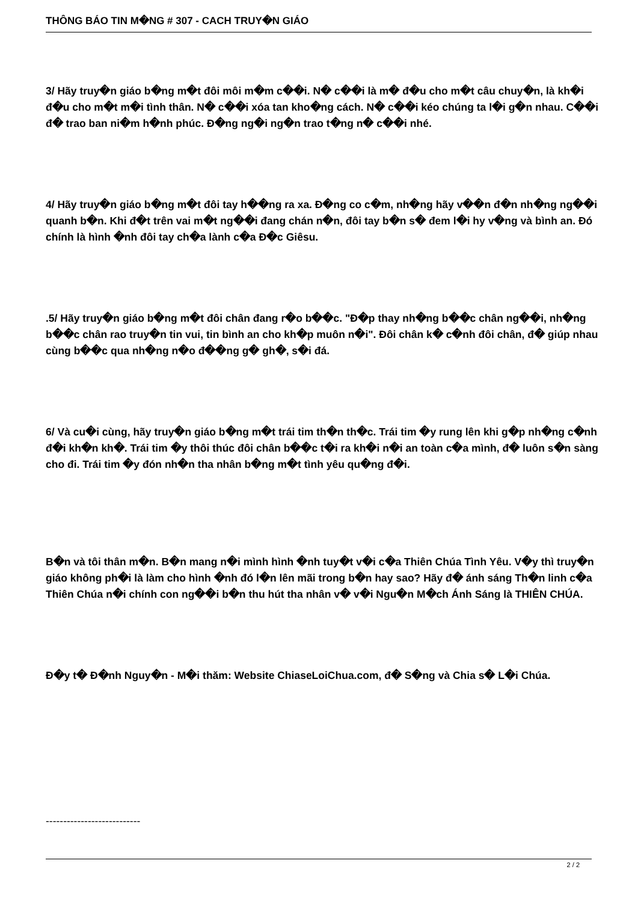THÔNG BÁO TIN M�NG # 307 - CACH TRUY�N GIÁO
3/ Hãy truy�n giáo b�ng m�t đôi môi m�m c��i. N� c��i là m� đ�u cho m�t câu chuy�n, là kh�i đ�u cho m�t m�i tình thân. N� c��i xóa tan kho�ng cách. N� c��i kéo chúng ta l�i g�n nhau. C��i đ� trao ban ni�m h�nh phúc. Đ�ng ng�i ng�n trao t�ng n� c��i nhé.
4/ Hãy truy�n giáo b�ng m�t đôi tay h��ng ra xa. Đ�ng co c�m, nh�ng hãy v��n đ�n nh�ng ng��i quanh b�n. Khi đ�t trên vai m�t ng��i đang chán n�n, đôi tay b�n s� đem l�i hy v�ng và bình an. Đó chính là hình �nh đôi tay ch�a lành c�a Đ�c Giêsu.
.5/ Hãy truy�n giáo b�ng m�t đôi chân đang r�o b��c. "Đ�p thay nh�ng b��c chân ng��i, nh�ng b��c chân rao truy�n tin vui, tin bình an cho kh�p muôn n�i". Đôi chân k� c�nh đôi chân, đ� giúp nhau cùng b��c qua nh�ng n�o đ��ng g� gh�, s�i đá.
6/ Và cu�i cùng, hãy truy�n giáo b�ng m�t trái tim th�n th�c. Trái tim �y rung lên khi g�p nh�ng c�nh đ�i kh�n kh�. Trái tim �y thôi thúc đôi chân b��c t�i ra kh�i n�i an toàn c�a mình, đ� luôn s�n sàng cho đi. Trái tim �y đón nh�n tha nhân b�ng m�t tình yêu qu�ng đ�i.
B�n và tôi thân m�n. B�n mang n�i mình hình �nh tuy�t v�i c�a Thiên Chúa Tình Yêu. V�y thì truy�n giáo không ph�i là làm cho hình �nh đó l�n lên mãi trong b�n hay sao? Hãy đ� ánh sáng Th�n linh c�a Thiên Chúa n�i chính con ng��i b�n thu hút tha nhân v� v�i Ngu�n M�ch Ánh Sáng là THIÊN CHÚA.
Đ�y t� Đ�nh Nguy�n - M�i thăm: Website ChiaseLoiChua.com, đ� S�ng và Chia s� L�i Chúa.
---------------------------
2 / 2